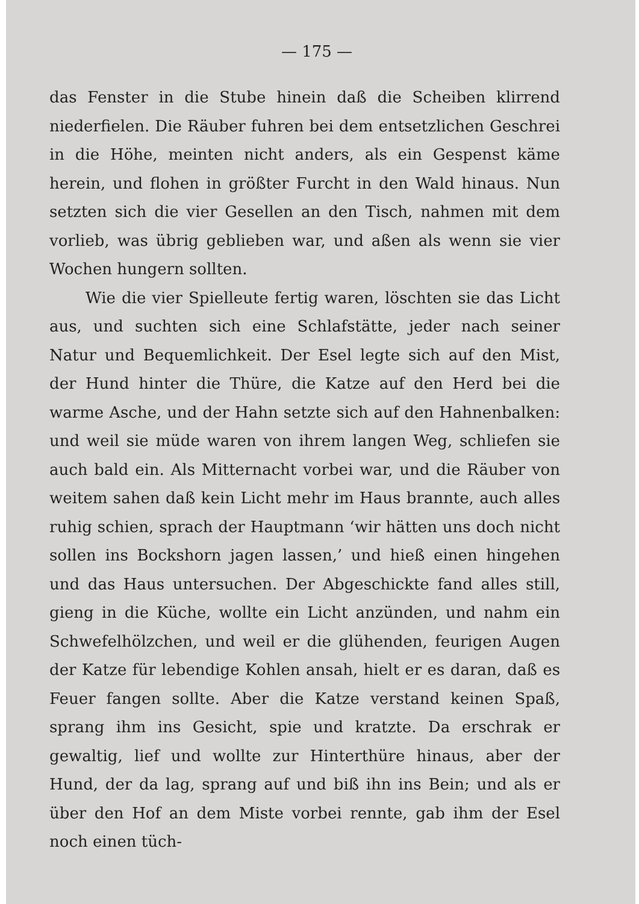— 175 —
das Fenster in die Stube hinein daß die Scheiben klirrend niederfielen. Die Räuber fuhren bei dem entsetzlichen Geschrei in die Höhe, meinten nicht anders, als ein Gespenst käme herein, und flohen in größter Furcht in den Wald hinaus. Nun setzten sich die vier Gesellen an den Tisch, nahmen mit dem vorlieb, was übrig geblieben war, und aßen als wenn sie vier Wochen hungern sollten.
Wie die vier Spielleute fertig waren, löschten sie das Licht aus, und suchten sich eine Schlafstätte, jeder nach seiner Natur und Bequemlichkeit. Der Esel legte sich auf den Mist, der Hund hinter die Thüre, die Katze auf den Herd bei die warme Asche, und der Hahn setzte sich auf den Hahnenbalken: und weil sie müde waren von ihrem langen Weg, schliefen sie auch bald ein. Als Mitternacht vorbei war, und die Räuber von weitem sahen daß kein Licht mehr im Haus brannte, auch alles ruhig schien, sprach der Hauptmann ‘wir hätten uns doch nicht sollen ins Bockshorn jagen lassen,’ und hieß einen hingehen und das Haus untersuchen. Der Abgeschickte fand alles still, gieng in die Küche, wollte ein Licht anzünden, und nahm ein Schwefelhölzchen, und weil er die glühenden, feurigen Augen der Katze für lebendige Kohlen ansah, hielt er es daran, daß es Feuer fangen sollte. Aber die Katze verstand keinen Spaß, sprang ihm ins Gesicht, spie und kratzte. Da erschrak er gewaltig, lief und wollte zur Hinterthüre hinaus, aber der Hund, der da lag, sprang auf und biß ihn ins Bein; und als er über den Hof an dem Miste vorbei rennte, gab ihm der Esel noch einen tüch-